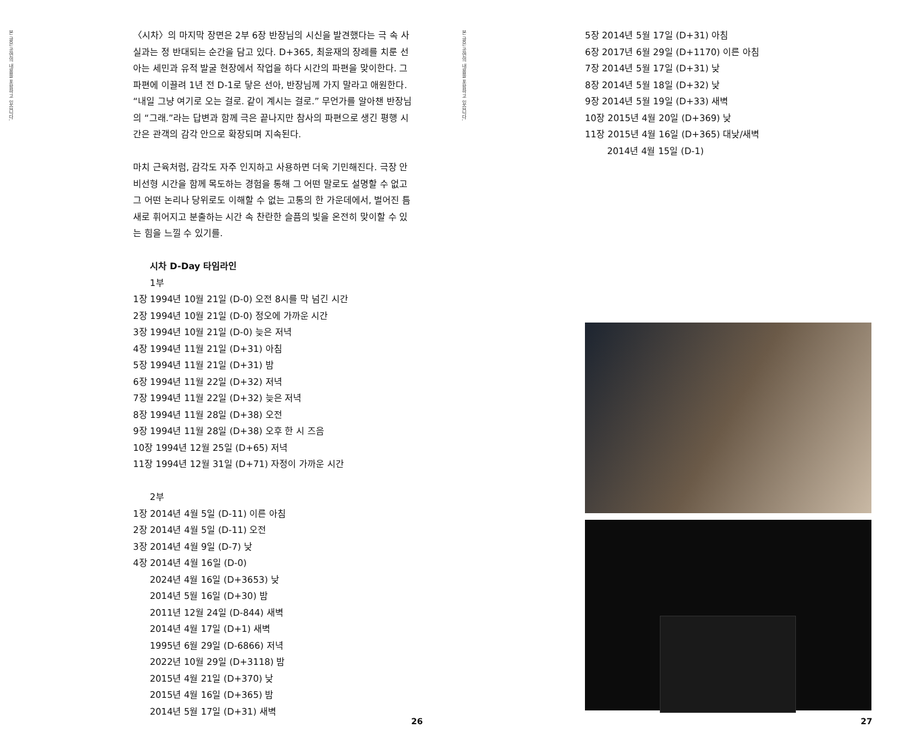본 글은 공연의 내용을 포함하고 있습니다.
〈시차〉의 마지막 장면은 2부 6장 반장님의 시신을 발견했다는 극 속 사실과는 정 반대되는 순간을 담고 있다. D+365, 최윤재의 장례를 치룬 선아는 세민과 유적 발굴 현장에서 작업을 하다 시간의 파편을 맞이한다. 그 파편에 이끌려 1년 전 D-1로 닿은 선아, 반장님께 가지 말라고 애원한다. “내일 그냥 여기로 오는 걸로. 같이 계시는 걸로.” 무언가를 알아챈 반장님의 “그래.”라는 답변과 함께 극은 끝나지만 참사의 파편으로 생긴 평행 시간은 관객의 감각 안으로 확장되며 지속된다.
마치 근육처럼, 감각도 자주 인지하고 사용하면 더욱 기민해진다. 극장 안 비선형 시간을 함께 목도하는 경험을 통해 그 어떤 말로도 설명할 수 없고 그 어떤 논리나 당위로도 이해할 수 없는 고통의 한 가운데에서, 벌어진 틈새로 휘어지고 분출하는 시간 속 찬란한 슬픔의 빛을 온전히 맞이할 수 있는 힘을 느낄 수 있기를.
시차 D-Day 타임라인
1부
1장 1994년 10월 21일 (D-0) 오전 8시를 막 넘긴 시간
2장 1994년 10월 21일 (D-0) 정오에 가까운 시간
3장 1994년 10월 21일 (D-0) 늦은 저녁
4장 1994년 11월 21일 (D+31) 아침
5장 1994년 11월 21일 (D+31) 밤
6장 1994년 11월 22일 (D+32) 저녁
7장 1994년 11월 22일 (D+32) 늦은 저녁
8장 1994년 11월 28일 (D+38) 오전
9장 1994년 11월 28일 (D+38) 오후 한 시 즈음
10장 1994년 12월 25일 (D+65) 저녁
11장 1994년 12월 31일 (D+71) 자정이 가까운 시간
2부
1장 2014년 4월 5일 (D-11) 이른 아침
2장 2014년 4월 5일 (D-11) 오전
3장 2014년 4월 9일 (D-7) 낮
4장 2014년 4월 16일 (D-0)
2024년 4월 16일 (D+3653) 낮
2014년 5월 16일 (D+30) 밤
2011년 12월 24일 (D-844) 새벽
2014년 4월 17일 (D+1) 새벽
1995년 6월 29일 (D-6866) 저녁
2022년 10월 29일 (D+3118) 밤
2015년 4월 21일 (D+370) 낮
2015년 4월 16일 (D+365) 밤
2014년 5월 17일 (D+31) 새벽
26
본 글은 공연의 내용을 포함하고 있습니다.
5장 2014년 5월 17일 (D+31) 아침
6장 2017년 6월 29일 (D+1170) 이른 아침
7장 2014년 5월 17일 (D+31) 낮
8장 2014년 5월 18일 (D+32) 낮
9장 2014년 5월 19일 (D+33) 새벽
10장 2015년 4월 20일 (D+369) 낮
11장 2015년 4월 16일 (D+365) 대낮/새벽
2014년 4월 15일 (D-1)
27